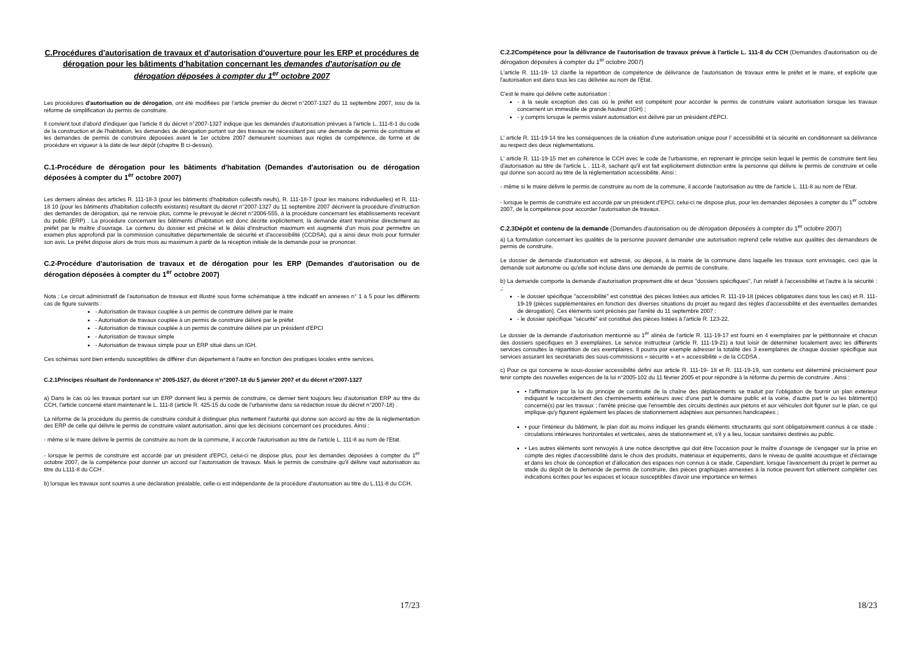C.Procédures d'autorisation de travaux et d'autorisation d'ouverture pour les ERP et procédures de dérogation pour les bâtiments d'habitation concernant les demandes d'autorisation ou de dérogation déposées à compter du 1<sup>er</sup> octobre 2007
Les procédures d'autorisation ou de dérogation, ont été modifiées par l'article premier du décret n°2007-1327 du 11 septembre 2007, issu de la réforme de simplification du permis de construire.
Il convient tout d'abord d'indiquer que l'article 8 du décret n°2007-1327 indique que les demandes d'autorisation prévues à l'article L. 111-8-1 du code de la construction et de l'habitation, les demandes de dérogation portant sur des travaux ne nécessitant pas une demande de permis de construire et les demandes de permis de construire déposées avant le 1er octobre 2007 demeurent soumises aux règles de compétence, de forme et de procédure en vigueur à la date de leur dépôt (chapitre B ci-dessus).
C.1-Procédure de dérogation pour les bâtiments d'habitation (Demandes d'autorisation ou de dérogation déposées à compter du 1<sup>er</sup> octobre 2007)
Les derniers alinéas des articles R. 111-18-3 (pour les bâtiments d'habitation collectifs neufs), R. 111-18-7 (pour les maisons individuelles) et R. 111-18 10 (pour les bâtiments d'habitation collectifs existants) résultant du décret n°2007-1327 du 11 septembre 2007 décrivent la procédure d'instruction des demandes de dérogation, qui ne renvoie plus, comme le prévoyait le décret n°2006-555, à la procédure concernant les établissements recevant du public (ERP) . La procédure concernant les bâtiments d'habitation est donc décrite explicitement, la demande étant transmise directement au préfet par le maître d'ouvrage. Le contenu du dossier est précisé et le délai d'instruction maximum est augmenté d'un mois pour permettre un examen plus approfondi par la commission consultative départementale de sécurité et d'accessibilité (CCDSA), qui a ainsi deux mois pour formuler son avis. Le préfet dispose alors de trois mois au maximum à partir de la réception initiale de la demande pour se prononcer.
C.2-Procédure d'autorisation de travaux et de dérogation pour les ERP (Demandes d'autorisation ou de dérogation déposées à compter du 1<sup>er</sup> octobre 2007)
Nota : Le circuit administratif de l'autorisation de travaux est illustré sous forme schématique à titre indicatif en annexes n° 1 à 5 pour les différents cas de figure suivants :
- Autorisation de travaux couplée à un permis de construire délivré par le maire
- Autorisation de travaux couplée à un permis de construire délivré par le préfet
- Autorisation de travaux couplée à un permis de construire délivré par un président d'EPCI
- Autorisation de travaux simple
- Autorisation de travaux simple pour un ERP situé dans un IGH.
Ces schémas sont bien entendu susceptibles de différer d'un département à l'autre en fonction des pratiques locales entre services.
C.2.1Principes résultant de l'ordonnance n° 2005-1527, du décret n°2007-18 du 5 janvier 2007 et du décret n°2007-1327
a) Dans le cas où les travaux portant sur un ERP donnent lieu à permis de construire, ce dernier tient toujours lieu d'autorisation ERP au titre du CCH, l'article concerné étant maintenant le L. 111-8 (article R. 425-15 du code de l'urbanisme dans sa rédaction issue du décret n°2007-18) .
La réforme de la procédure du permis de construire conduit à distinguer plus nettement l'autorité qui donne son accord au titre de la réglementation des ERP de celle qui délivre le permis de construire valant autorisation, ainsi que les décisions concernant ces procédures. Ainsi :
- même si le maire délivre le permis de construire au nom de la commune, il accorde l'autorisation au titre de l'article L. 111-8 au nom de l'Etat.
- lorsque le permis de construire est accordé par un président d'EPCI, celui-ci ne dispose plus, pour les demandes déposées à compter du 1<sup>er</sup> octobre 2007, de la compétence pour donner un accord sur l'autorisation de travaux. Mais le permis de construire qu'il délivre vaut autorisation au titre du L111-8 du CCH .
b) lorsque les travaux sont soumis à une déclaration préalable, celle-ci est indépendante de la procédure d'autorisation au titre du L.111-8 du CCH.
17/23
C.2.2Compétence pour la délivrance de l'autorisation de travaux prévue à l'article L. 111-8 du CCH (Demandes d'autorisation ou de dérogation déposées à compter du 1<sup>er</sup> octobre 2007)
L'article R. 111-19- 13 clarifie la répartition de compétence de délivrance de l'autorisation de travaux entre le préfet et le maire, et explicite que l'autorisation est dans tous les cas délivrée au nom de l'Etat.
C'est le maire qui délivre cette autorisation :
- à la seule exception des cas où le préfet est compétent pour accorder le permis de construire valant autorisation lorsque les travaux concernent un immeuble de grande hauteur (IGH) ;
- y compris lorsque le permis valant autorisation est délivré par un président d'EPCI.
L' article R. 111-19-14 tire les conséquences de la création d'une autorisation unique pour l' accessibilité et la sécurité en conditionnant sa délivrance au respect des deux réglementations.
L' article R. 111-19-15 met en cohérence le CCH avec le code de l'urbanisme, en reprenant le principe selon lequel le permis de construire tient lieu d'autorisation au titre de l'article L . 111-8, sachant qu'il est fait explicitement distinction entre la personne qui délivre le permis de construire et celle qui donne son accord au titre de la réglementation accessibilité. Ainsi :
- même si le maire délivre le permis de construire au nom de la commune, il accorde l'autorisation au titre de l'article L. 111-8 au nom de l'Etat.
- lorsque le permis de construire est accordé par un président d'EPCI, celui-ci ne dispose plus, pour les demandes déposées à compter du 1<sup>er</sup> octobre 2007, de la compétence pour accorder l'autorisation de travaux.
C.2.3Dépôt et contenu de la demande (Demandes d'autorisation ou de dérogation déposées à compter du 1<sup>er</sup> octobre 2007)
a) La formulation concernant les qualités de la personne pouvant demander une autorisation reprend celle relative aux qualités des demandeurs de permis de construire.
Le dossier de demande d'autorisation est adressé, ou déposé, à la mairie de la commune dans laquelle les travaux sont envisagés, ceci que la demande soit autonome ou qu'elle soit incluse dans une demande de permis de construire.
b) La demande comporte la demande d'autorisation proprement dite et deux "dossiers spécifiques", l'un relatif à l'accessibilité et l'autre à la sécurité : ,:
- le dossier spécifique "accessibilité" est constitué des pièces listées aux articles R. 111-19-18 (pièces obligatoires dans tous les cas) et R. 111-19-19 (pièces supplémentaires en fonction des diverses situations du projet au regard des règles d'accessibilité et des éventuelles demandes de dérogation). Ces éléments sont précisés par l'arrêté du 11 septembre 2007 ;
- le dossier spécifique "sécurité" est constitué des pièces listées à l'article R. 123-22.
Le dossier de la demande d'autorisation mentionné au 1<sup>er</sup> alinéa de l'article R. 111-19-17 est fourni en 4 exemplaires par le pétitionnaire et chacun des dossiers spécifiques en 3 exemplaires. Le service instructeur (article R. 111-19-21) a tout loisir de déterminer localement avec les différents services consultés la répartition de ces exemplaires. Il pourra par exemple adresser la totalité des 3 exemplaires de chaque dossier spécifique aux services assurant les secrétariats des sous-commissions « sécurité » et « accessibilité » de la CCDSA .
c) Pour ce qui concerne le sous-dossier accessibilité défini aux article R. 111-19- 18 et R. 111-19-19, son contenu est déterminé précisément pour tenir compte des nouvelles exigences de la loi n°2005-102 du 11 février 2005 et pour répondre à la réforme du permis de construire . Ainsi :
• l'affirmation par la loi du principe de continuité de la chaîne des déplacements se traduit par l'obligation de fournir un plan extérieur indiquant le raccordement des cheminements extérieurs avec d'une part le domaine public et la voirie, d'autre part le ou les bâtiment(s) concerné(s) par les travaux ; l'arrêté précise que l'ensemble des circuits destinés aux piétons et aux véhicules doit figurer sur le plan, ce qui implique qu'y figurent également les places de stationnement adaptées aux personnes handicapées ;
• pour l'intérieur du bâtiment, le plan doit au moins indiquer les grands éléments structurants qui sont obligatoirement connus à ce stade : circulations intérieures horizontales et verticales, aires de stationnement et, s'il y a lieu, locaux sanitaires destinés au public.
• Les autres éléments sont renvoyés à une notice descriptive qui doit être l'occasion pour le maître d'ouvrage de s'engager sur la prise en compte des règles d'accessibilité dans le choix des produits, matériaux et équipements, dans le niveau de qualité acoustique et d'éclairage et dans les choix de conception et d'allocation des espaces non connus à ce stade. Cependant, lorsque l'avancement du projet le permet au stade du dépôt de la demande de permis de construire, des pièces graphiques annexées à la notice peuvent fort utilement compléter ces indications écrites pour les espaces et locaux susceptibles d'avoir une importance en termes
18/23